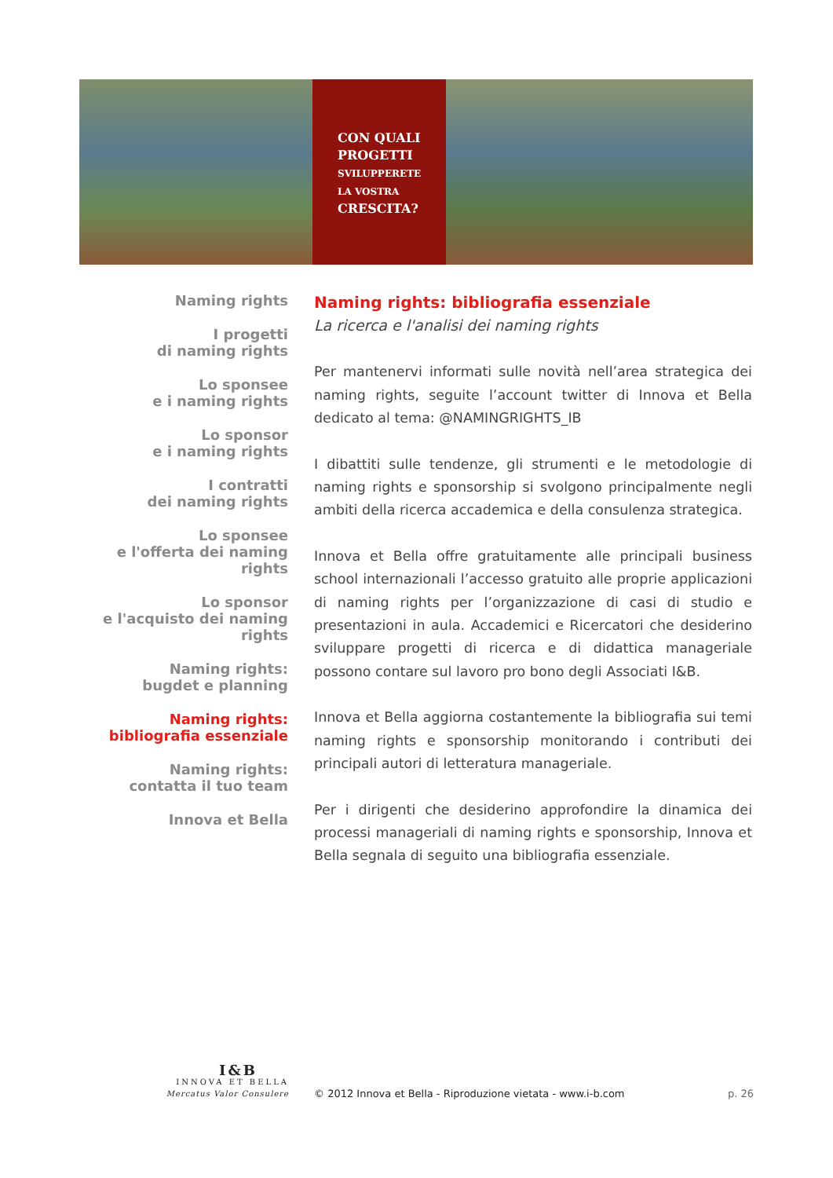CON QUALI
PROGETTI
SVILUPPERETE
LA VOSTRA
CRESCITA?
Naming rights
I progetti
di naming rights
Lo sponsee
e i naming rights
Lo sponsor
e i naming rights
I contratti
dei naming rights
Lo sponsee
e l'offerta dei naming rights
Lo sponsor
e l'acquisto dei naming rights
Naming rights:
bugdet e planning
Naming rights:
bibliografia essenziale
Naming rights:
contatta il tuo team
Innova et Bella
Naming rights: bibliografia essenziale
La ricerca e l'analisi dei naming rights
Per mantenervi informati sulle novità nell’area strategica dei naming rights, seguite l’account twitter di Innova et Bella dedicato al tema: @NAMINGRIGHTS_IB
I dibattiti sulle tendenze, gli strumenti e le metodologie di naming rights e sponsorship si svolgono principalmente negli ambiti della ricerca accademica e della consulenza strategica.
Innova et Bella offre gratuitamente alle principali business school internazionali l’accesso gratuito alle proprie applicazioni di naming rights per l’organizzazione di casi di studio e presentazioni in aula. Accademici e Ricercatori che desiderino sviluppare progetti di ricerca e di didattica manageriale possono contare sul lavoro pro bono degli Associati I&B.
Innova et Bella aggiorna costantemente la bibliografia sui temi naming rights e sponsorship monitorando i contributi dei principali autori di letteratura manageriale.
Per i dirigenti che desiderino approfondire la dinamica dei processi manageriali di naming rights e sponsorship, Innova et Bella segnala di seguito una bibliografia essenziale.
I&B
INNOVA ET BELLA
Mercatus Valor Consulere
© 2012 Innova et Bella - Riproduzione vietata - www.i-b.com
p. 26